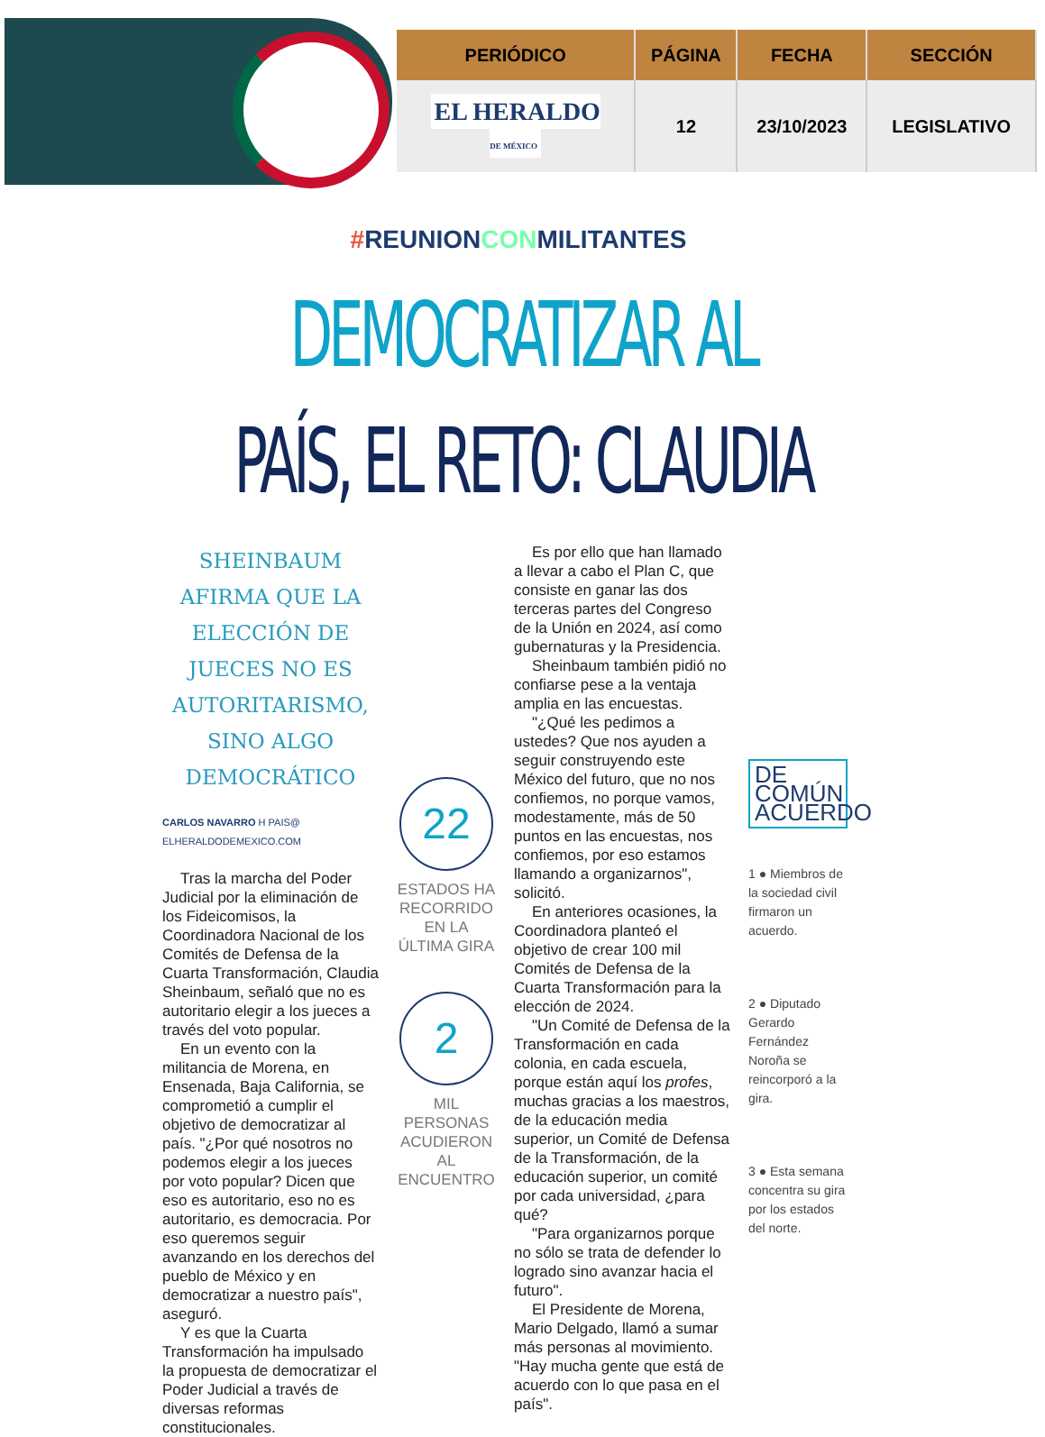| PERIÓDICO | PÁGINA | FECHA | SECCIÓN |
| --- | --- | --- | --- |
| EL HERALDO DE MÉXICO | 12 | 23/10/2023 | LEGISLATIVO |
#REUNIONCONMILITANTES
DEMOCRATIZAR AL
PAÍS, EL RETO: CLAUDIA
SHEINBAUM AFIRMA QUE LA ELECCIÓN DE JUECES NO ES AUTORITARISMO, SINO ALGO DEMOCRÁTICO
CARLOS NAVARRO H PAIS@ ELHERALDODEMEXICO.COM
Tras la marcha del Poder Judicial por la eliminación de los Fideicomisos, la Coordinadora Nacional de los Comités de Defensa de la Cuarta Transformación, Claudia Sheinbaum, señaló que no es autoritario elegir a los jueces a través del voto popular.
En un evento con la militancia de Morena, en Ensenada, Baja California, se comprometió a cumplir el objetivo de democratizar al país. "¿Por qué nosotros no podemos elegir a los jueces por voto popular? Dicen que eso es autoritario, eso no es autoritario, es democracia. Por eso queremos seguir avanzando en los derechos del pueblo de México y en democratizar a nuestro país", aseguró.
Y es que la Cuarta Transformación ha impulsado la propuesta de democratizar el Poder Judicial a través de diversas reformas constitucionales.
22
ESTADOS HA RECORRIDO EN LA ÚLTIMA GIRA
2
MIL PERSONAS ACUDIERON AL ENCUENTRO
Es por ello que han llamado a llevar a cabo el Plan C, que consiste en ganar las dos terceras partes del Congreso de la Unión en 2024, así como gubernaturas y la Presidencia.
Sheinbaum también pidió no confiarse pese a la ventaja amplia en las encuestas.
"¿Qué les pedimos a ustedes? Que nos ayuden a seguir construyendo este México del futuro, que no nos confiemos, no porque vamos, modestamente, más de 50 puntos en las encuestas, nos confiemos, por eso estamos llamando a organizarnos", solicitó.
En anteriores ocasiones, la Coordinadora planteó el objetivo de crear 100 mil Comités de Defensa de la Cuarta Transformación para la elección de 2024.
"Un Comité de Defensa de la Transformación en cada colonia, en cada escuela, porque están aquí los profes, muchas gracias a los maestros, de la educación media superior, un Comité de Defensa de la Transformación, de la educación superior, un comité por cada universidad, ¿para qué?
"Para organizarnos porque no sólo se trata de defender lo logrado sino avanzar hacia el futuro".
El Presidente de Morena, Mario Delgado, llamó a sumar más personas al movimiento. "Hay mucha gente que está de acuerdo con lo que pasa en el país".
DE COMÚN ACUERDO
1 ● Miembros de la sociedad civil firmaron un acuerdo.
2 ● Diputado Gerardo Fernández Noroña se reincorporó a la gira.
3 ● Esta semana concentra su gira por los estados del norte.